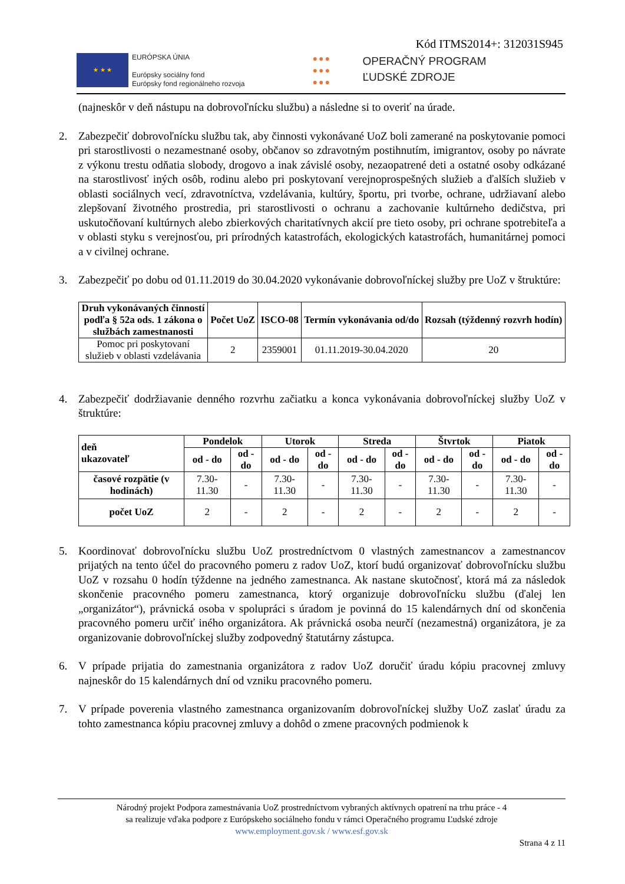Kód ITMS2014+: 312031S945
★ ★ ★
EURÓPSKA ÚNIA
Európsky sociálny fond
Európsky fond regionálneho rozvoja
●●●
●●●
●●●
OPERAČNÝ PROGRAM
ĽUDSKÉ ZDROJE
(najneskôr v deň nástupu na dobrovoľnícku službu) a následne si to overiť na úrade.
2. Zabezpečiť dobrovoľnícku službu tak, aby činnosti vykonávané UoZ boli zamerané na poskytovanie pomoci pri starostlivosti o nezamestnané osoby, občanov so zdravotným postihnutím, imigrantov, osoby po návrate z výkonu trestu odňatia slobody, drogovo a inak závislé osoby, nezaopatrené deti a ostatné osoby odkázané na starostlivosť iných osôb, rodinu alebo pri poskytovaní verejnoprospešných služieb a ďalších služieb v oblasti sociálnych vecí, zdravotníctva, vzdelávania, kultúry, športu, pri tvorbe, ochrane, udržiavaní alebo zlepšovaní životného prostredia, pri starostlivosti o ochranu a zachovanie kultúrneho dedičstva, pri uskutočňovaní kultúrnych alebo zbierkových charitatívnych akcií pre tieto osoby, pri ochrane spotrebiteľa a v oblasti styku s verejnosťou, pri prírodných katastrofách, ekologických katastrofách, humanitárnej pomoci a v civilnej ochrane.
3. Zabezpečiť po dobu od 01.11.2019 do 30.04.2020 vykonávanie dobrovoľníckej služby pre UoZ v štruktúre:
| Druh vykonávaných činností podľa § 52a ods. 1 zákona o službách zamestnanosti | Počet UoZ | ISCO-08 | Termín vykonávania od/do | Rozsah (týždenný rozvrh hodín) |
| --- | --- | --- | --- | --- |
| Pomoc pri poskytovaní služieb v oblasti vzdelávania | 2 | 2359001 | 01.11.2019-30.04.2020 | 20 |
4. Zabezpečiť dodržiavanie denného rozvrhu začiatku a konca vykonávania dobrovoľníckej služby UoZ v štruktúre:
| deň ukazovateľ | Pondelok | | Utorok | | Streda | | Štvrtok | | Piatok | |
| --- | --- | --- | --- | --- | --- | --- | --- | --- | --- | --- |
| | od - do | od - do | od - do | od - do | od - do | od - do | od - do | od - do | od - do | od - do |
| časové rozpätie (v hodinách) | 7.30- 11.30 | - | 7.30- 11.30 | - | 7.30- 11.30 | - | 7.30- 11.30 | - | 7.30- 11.30 | - |
| počet UoZ | 2 | - | 2 | - | 2 | - | 2 | - | 2 | - |
5. Koordinovať dobrovoľnícku službu UoZ prostredníctvom 0 vlastných zamestnancov a zamestnancov prijatých na tento účel do pracovného pomeru z radov UoZ, ktorí budú organizovať dobrovoľnícku službu UoZ v rozsahu 0 hodín týždenne na jedného zamestnanca. Ak nastane skutočnosť, ktorá má za následok skončenie pracovného pomeru zamestnanca, ktorý organizuje dobrovoľnícku službu (ďalej len „organizátor“), právnická osoba v spolupráci s úradom je povinná do 15 kalendárnych dní od skončenia pracovného pomeru určiť iného organizátora. Ak právnická osoba neurčí (nezamestná) organizátora, je za organizovanie dobrovoľníckej služby zodpovedný štatutárny zástupca.
6. V prípade prijatia do zamestnania organizátora z radov UoZ doručiť úradu kópiu pracovnej zmluvy najneskôr do 15 kalendárnych dní od vzniku pracovného pomeru.
7. V prípade poverenia vlastného zamestnanca organizovaním dobrovoľníckej služby UoZ zaslať úradu za tohto zamestnanca kópiu pracovnej zmluvy a dohôd o zmene pracovných podmienok k
Národný projekt Podpora zamestnávania UoZ prostredníctvom vybraných aktívnych opatrení na trhu práce - 4
sa realizuje vďaka podpore z Európskeho sociálneho fondu v rámci Operačného programu Ľudské zdroje
www.employment.gov.sk / www.esf.gov.sk
Strana 4 z 11